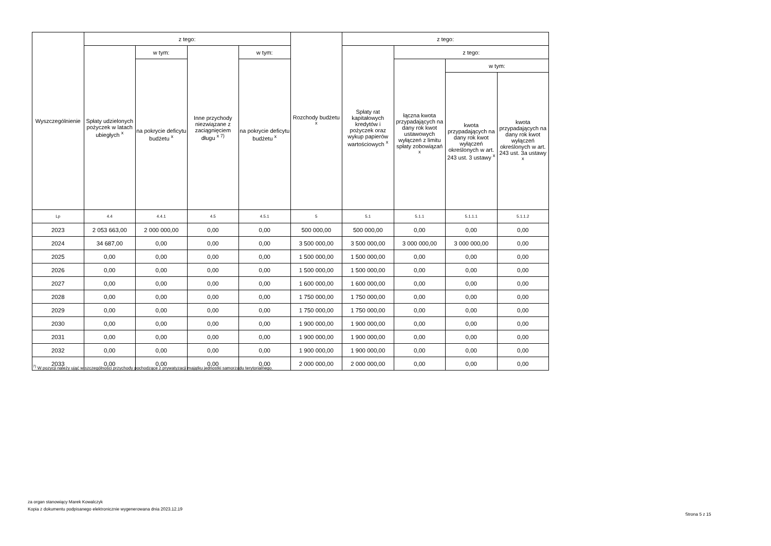| Wyszczególnienie | z tego: | | | | Rozchody budżetu <sup>x</sup> | z tego: | | | |
| --- | --- | --- | --- | --- | --- | --- | --- | --- | --- |
| | Spłaty udzielonych pożyczek w latach ubiegłych <sup>x</sup> | w tym: | Inne przychody niezwiązane z zaciągnięciem długu <sup>x 7)</sup> | w tym: | | Spłaty rat kapitałowych kredytów i pożyczek oraz wykup papierów wartościowych <sup>x</sup> | z tego: | | |
| | | na pokrycie deficytu budżetu <sup>x</sup> | | na pokrycie deficytu budżetu <sup>x</sup> | | | łączna kwota przypadających na dany rok kwot ustawowych wyłączeń z limitu spłaty zobowiązań <sup>x</sup> | w tym: | |
| | | | | | | | | kwota przypadających na dany rok kwot wyłączeń określonych w art. 243 ust. 3 ustawy <sup>x</sup> | kwota przypadających na dany rok kwot wyłączeń określonych w art. 243 ust. 3a ustawy <sup>x</sup> |
| Lp | 4.4 | 4.4.1 | 4.5 | 4.5.1 | 5 | 5.1 | 5.1.1 | 5.1.1.1 | 5.1.1.2 |
| 2023 | 2 053 663,00 | 2 000 000,00 | 0,00 | 0,00 | 500 000,00 | 500 000,00 | 0,00 | 0,00 | 0,00 |
| 2024 | 34 687,00 | 0,00 | 0,00 | 0,00 | 3 500 000,00 | 3 500 000,00 | 3 000 000,00 | 3 000 000,00 | 0,00 |
| 2025 | 0,00 | 0,00 | 0,00 | 0,00 | 1 500 000,00 | 1 500 000,00 | 0,00 | 0,00 | 0,00 |
| 2026 | 0,00 | 0,00 | 0,00 | 0,00 | 1 500 000,00 | 1 500 000,00 | 0,00 | 0,00 | 0,00 |
| 2027 | 0,00 | 0,00 | 0,00 | 0,00 | 1 600 000,00 | 1 600 000,00 | 0,00 | 0,00 | 0,00 |
| 2028 | 0,00 | 0,00 | 0,00 | 0,00 | 1 750 000,00 | 1 750 000,00 | 0,00 | 0,00 | 0,00 |
| 2029 | 0,00 | 0,00 | 0,00 | 0,00 | 1 750 000,00 | 1 750 000,00 | 0,00 | 0,00 | 0,00 |
| 2030 | 0,00 | 0,00 | 0,00 | 0,00 | 1 900 000,00 | 1 900 000,00 | 0,00 | 0,00 | 0,00 |
| 2031 | 0,00 | 0,00 | 0,00 | 0,00 | 1 900 000,00 | 1 900 000,00 | 0,00 | 0,00 | 0,00 |
| 2032 | 0,00 | 0,00 | 0,00 | 0,00 | 1 900 000,00 | 1 900 000,00 | 0,00 | 0,00 | 0,00 |
| 2033 | 0,00 | 0,00 | 0,00 | 0,00 | 2 000 000,00 | 2 000 000,00 | 0,00 | 0,00 | 0,00 |
<sup>7)</sup> W pozycji należy ująć w szczególności przychody pochodzące z prywatyzacji majątku jednostki samorządu terytorialnego.
za organ stanowiący Marek Kowalczyk
Kopia z dokumentu podpisanego elektronicznie wygenerowana dnia 2023.12.19
Strona 5 z 15